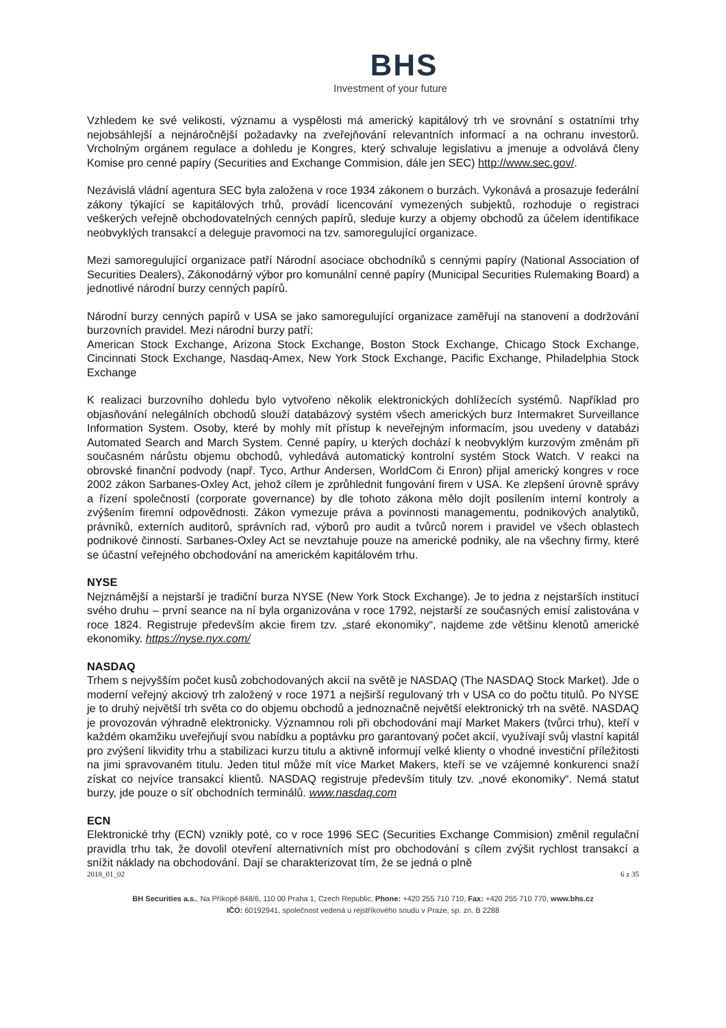BHS
Investment of your future
Vzhledem ke své velikosti, významu a vyspělosti má americký kapitálový trh ve srovnání s ostatními trhy nejobsáhlejší a nejnáročnější požadavky na zveřejňování relevantních informací a na ochranu investorů. Vrcholným orgánem regulace a dohledu je Kongres, který schvaluje legislativu a jmenuje a odvolává členy Komise pro cenné papíry (Securities and Exchange Commision, dále jen SEC) http://www.sec.gov/.
Nezávislá vládní agentura SEC byla založena v roce 1934 zákonem o burzách. Vykonává a prosazuje federální zákony týkající se kapitálových trhů, provádí licencování vymezených subjektů, rozhoduje o registraci veškerých veřejně obchodovatelných cenných papírů, sleduje kurzy a objemy obchodů za účelem identifikace neobvyklých transakcí a deleguje pravomoci na tzv. samoregulující organizace.
Mezi samoregulující organizace patří Národní asociace obchodníků s cennými papíry (National Association of Securities Dealers), Zákonodárný výbor pro komunální cenné papíry (Municipal Securities Rulemaking Board) a jednotlivé národní burzy cenných papírů.
Národní burzy cenných papírů v USA se jako samoregulující organizace zaměřují na stanovení a dodržování burzovních pravidel. Mezi národní burzy patří:
American Stock Exchange, Arizona Stock Exchange, Boston Stock Exchange, Chicago Stock Exchange, Cincinnati Stock Exchange, Nasdaq-Amex, New York Stock Exchange, Pacific Exchange, Philadelphia Stock Exchange
K realizaci burzovního dohledu bylo vytvořeno několik elektronických dohlížecích systémů. Například pro objasňování nelegálních obchodů slouží databázový systém všech amerických burz Intermakret Surveillance Information System. Osoby, které by mohly mít přístup k neveřejným informacím, jsou uvedeny v databázi Automated Search and March System. Cenné papíry, u kterých dochází k neobvyklým kurzovým změnám při současném nárůstu objemu obchodů, vyhledává automatický kontrolní systém Stock Watch. V reakci na obrovské finanční podvody (např. Tyco, Arthur Andersen, WorldCom či Enron) přijal americký kongres v roce 2002 zákon Sarbanes-Oxley Act, jehož cílem je zprůhlednit fungování firem v USA. Ke zlepšení úrovně správy a řízení společností (corporate governance) by dle tohoto zákona mělo dojít posílením interní kontroly a zvýšením firemní odpovědnosti. Zákon vymezuje práva a povinnosti managementu, podnikových analytiků, právníků, externích auditorů, správních rad, výborů pro audit a tvůrců norem i pravidel ve všech oblastech podnikové činnosti. Sarbanes-Oxley Act se nevztahuje pouze na americké podniky, ale na všechny firmy, které se účastní veřejného obchodování na americkém kapitálovém trhu.
NYSE
Nejznámější a nejstarší je tradiční burza NYSE (New York Stock Exchange). Je to jedna z nejstarších institucí svého druhu – první seance na ní byla organizována v roce 1792, nejstarší ze současných emisí zalistována v roce 1824. Registruje především akcie firem tzv. „staré ekonomiky“, najdeme zde většinu klenotů americké ekonomiky. https://nyse.nyx.com/
NASDAQ
Trhem s nejvyšším počet kusů zobchodovaných akcií na světě je NASDAQ (The NASDAQ Stock Market). Jde o moderní veřejný akciový trh založený v roce 1971 a nejširší regulovaný trh v USA co do počtu titulů. Po NYSE je to druhý největší trh světa co do objemu obchodů a jednoznačně největší elektronický trh na světě. NASDAQ je provozován výhradně elektronicky. Významnou roli při obchodování mají Market Makers (tvůrci trhu), kteří v každém okamžiku uveřejňují svou nabídku a poptávku pro garantovaný počet akcií, využívají svůj vlastní kapitál pro zvýšení likvidity trhu a stabilizaci kurzu titulu a aktivně informují velké klienty o vhodné investiční příležitosti na jimi spravovaném titulu. Jeden titul může mít více Market Makers, kteří se ve vzájemné konkurenci snaží získat co nejvíce transakcí klientů. NASDAQ registruje především tituly tzv. „nové ekonomiky“. Nemá statut burzy, jde pouze o síť obchodních terminálů. www.nasdaq.com
ECN
Elektronické trhy (ECN) vznikly poté, co v roce 1996 SEC (Securities Exchange Commision) změnil regulační pravidla trhu tak, že dovolil otevření alternativních míst pro obchodování s cílem zvýšit rychlost transakcí a snížit náklady na obchodování. Dají se charakterizovat tím, že se jedná o plně
2018_01_02 6 z 35
BH Securities a.s., Na Příkopě 848/6, 110 00 Praha 1, Czech Republic, Phone: +420 255 710 710, Fax: +420 255 710 770, www.bhs.cz
IČO: 60192941, společnost vedená u rejstříkového soudu v Praze, sp. zn. B 2288